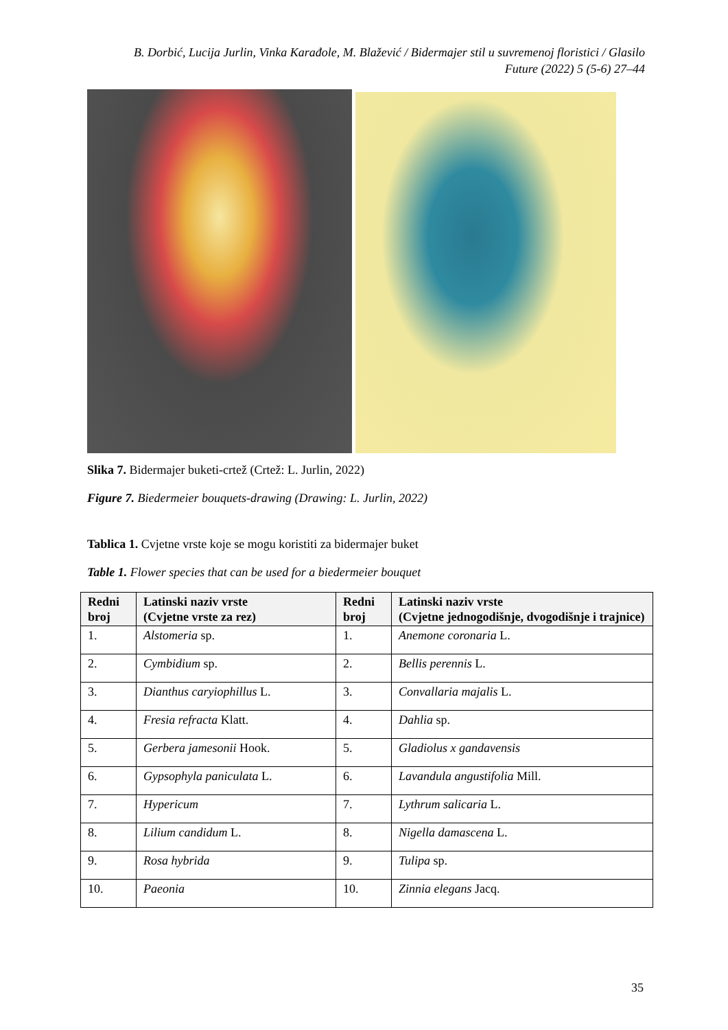B. Dorbić, Lucija Jurlin, Vinka Karađole, M. Blažević / Bidermajer stil u suvremenoj floristici / Glasilo Future (2022) 5 (5-6) 27–44
Slika 7. Bidermajer buketi-crtež (Crtež: L. Jurlin, 2022)
Figure 7. Biedermeier bouquets-drawing (Drawing: L. Jurlin, 2022)
Tablica 1. Cvjetne vrste koje se mogu koristiti za bidermajer buket
Table 1. Flower species that can be used for a biedermeier bouquet
| Redni broj | Latinski naziv vrste (Cvjetne vrste za rez) | Redni broj | Latinski naziv vrste (Cvjetne jednogodišnje, dvogodišnje i trajnice) |
| --- | --- | --- | --- |
| 1. | Alstomeria sp. | 1. | Anemone coronaria L. |
| 2. | Cymbidium sp. | 2. | Bellis perennis L. |
| 3. | Dianthus caryiophillus L. | 3. | Convallaria majalis L. |
| 4. | Fresia refracta Klatt. | 4. | Dahlia sp. |
| 5. | Gerbera jamesonii Hook. | 5. | Gladiolus x gandavensis |
| 6. | Gypsophyla paniculata L. | 6. | Lavandula angustifolia Mill. |
| 7. | Hypericum | 7. | Lythrum salicaria L. |
| 8. | Lilium candidum L. | 8. | Nigella damascena L. |
| 9. | Rosa hybrida | 9. | Tulipa sp. |
| 10. | Paeonia | 10. | Zinnia elegans Jacq. |
35